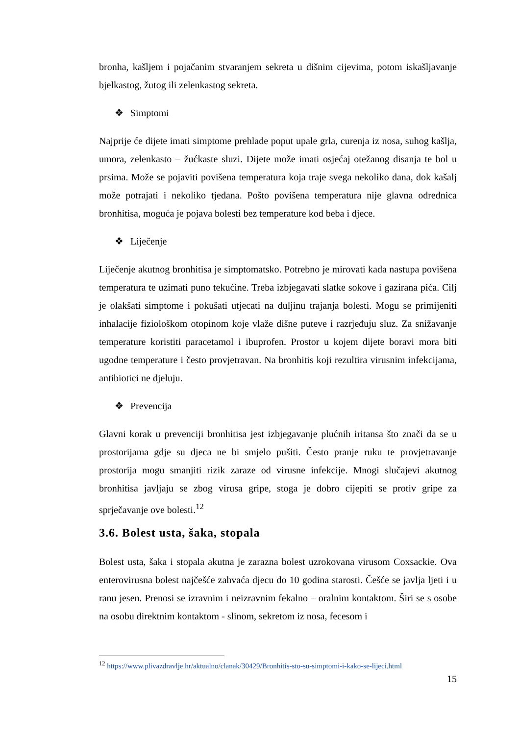bronha, kašljem i pojačanim stvaranjem sekreta u dišnim cijevima, potom iskašljavanje bjelkastog, žutog ili zelenkastog sekreta.
❖ Simptomi
Najprije će dijete imati simptome prehlade poput upale grla, curenja iz nosa, suhog kašlja, umora, zelenkasto – žućkaste sluzi. Dijete može imati osjećaj otežanog disanja te bol u prsima. Može se pojaviti povišena temperatura koja traje svega nekoliko dana, dok kašalj može potrajati i nekoliko tjedana. Pošto povišena temperatura nije glavna odrednica bronhitisa, moguća je pojava bolesti bez temperature kod beba i djece.
❖ Liječenje
Liječenje akutnog bronhitisa je simptomatsko. Potrebno je mirovati kada nastupa povišena temperatura te uzimati puno tekućine. Treba izbjegavati slatke sokove i gazirana pića. Cilj je olakšati simptome i pokušati utjecati na duljinu trajanja bolesti. Mogu se primijeniti inhalacije fiziološkom otopinom koje vlaže dišne puteve i razrjeđuju sluz. Za snižavanje temperature koristiti paracetamol i ibuprofen. Prostor u kojem dijete boravi mora biti ugodne temperature i često provjetravan. Na bronhitis koji rezultira virusnim infekcijama, antibiotici ne djeluju.
❖ Prevencija
Glavni korak u prevenciji bronhitisa jest izbjegavanje plućnih iritansa što znači da se u prostorijama gdje su djeca ne bi smjelo pušiti. Često pranje ruku te provjetravanje prostorija mogu smanjiti rizik zaraze od virusne infekcije. Mnogi slučajevi akutnog bronhitisa javljaju se zbog virusa gripe, stoga je dobro cijepiti se protiv gripe za sprječavanje ove bolesti.<sup>12</sup>
3.6. Bolest usta, šaka, stopala
Bolest usta, šaka i stopala akutna je zarazna bolest uzrokovana virusom Coxsackie. Ova enterovirusna bolest najčešće zahvaća djecu do 10 godina starosti. Češće se javlja ljeti i u ranu jesen. Prenosi se izravnim i neizravnim fekalno – oralnim kontaktom. Širi se s osobe na osobu direktnim kontaktom - slinom, sekretom iz nosa, fecesom i
<sup>12</sup> https://www.plivazdravlje.hr/aktualno/clanak/30429/Bronhitis-sto-su-simptomi-i-kako-se-lijeci.html
15